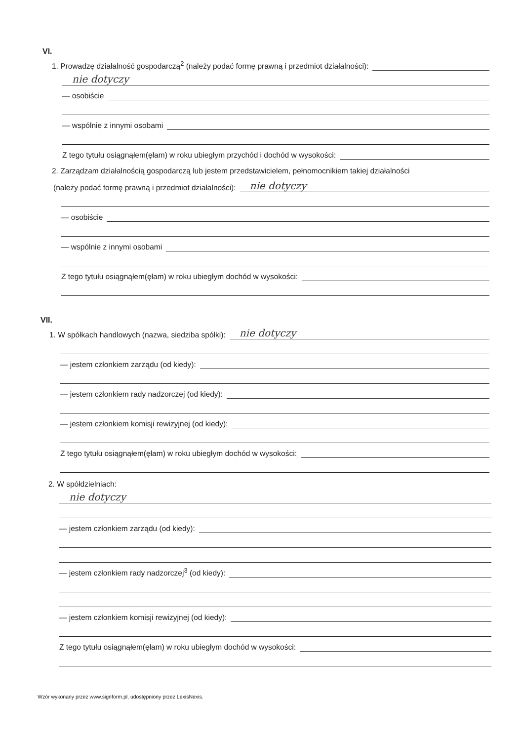VI.
1. Prowadzę działalność gospodarczą<sup>2</sup> (należy podać formę prawną i przedmiot działalności):
nie dotyczy
— osobiście
— wspólnie z innymi osobami
Z tego tytułu osiągnąłem(ęłam) w roku ubiegłym przychód i dochód w wysokości:
2. Zarządzam działalnością gospodarczą lub jestem przedstawicielem, pełnomocnikiem takiej działalności
(należy podać formę prawną i przedmiot działalności): nie dotyczy
— osobiście
— wspólnie z innymi osobami
Z tego tytułu osiągnąłem(ęłam) w roku ubiegłym dochód w wysokości:
VII.
1. W spółkach handlowych (nazwa, siedziba spółki): nie dotyczy
— jestem członkiem zarządu (od kiedy):
— jestem członkiem rady nadzorczej (od kiedy):
— jestem członkiem komisji rewizyjnej (od kiedy):
Z tego tytułu osiągnąłem(ęłam) w roku ubiegłym dochód w wysokości:
2. W spółdzielniach:
nie dotyczy
— jestem członkiem zarządu (od kiedy):
— jestem członkiem rady nadzorczej<sup>3</sup> (od kiedy):
— jestem członkiem komisji rewizyjnej (od kiedy):
Z tego tytułu osiągnąłem(ęłam) w roku ubiegłym dochód w wysokości:
Wzór wykonany przez www.signform.pl, udostępniony przez LexisNexis.